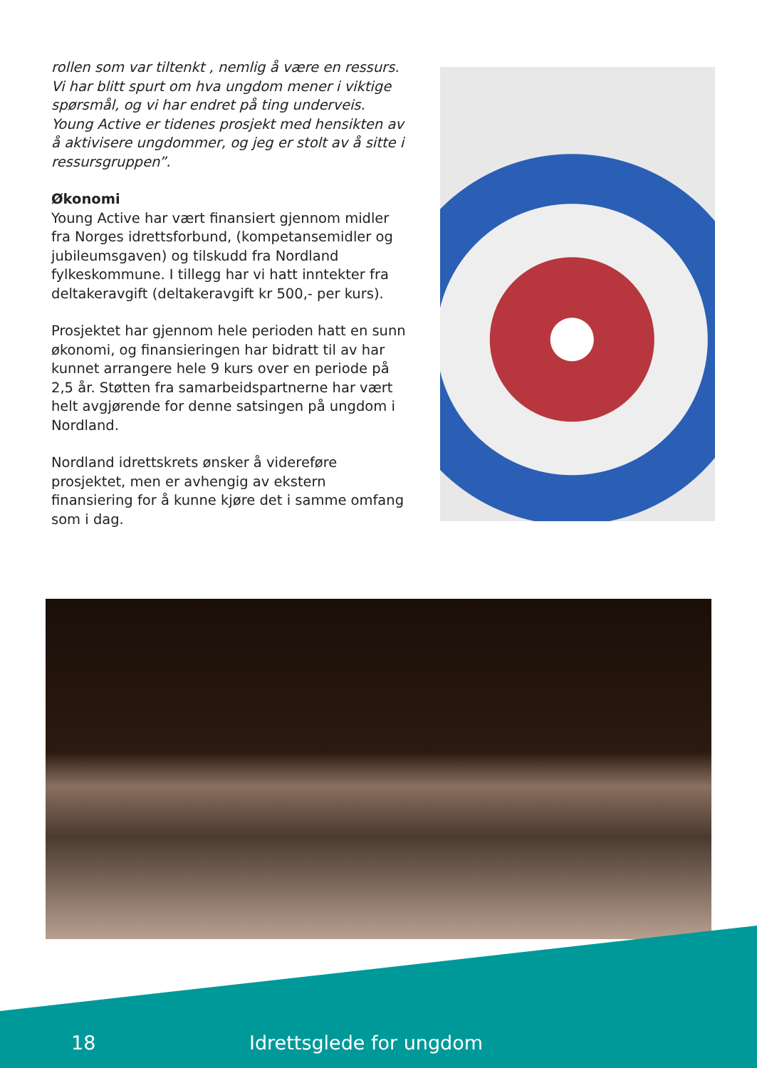rollen som var tiltenkt , nemlig å være en ressurs. Vi har blitt spurt om hva ungdom mener i viktige spørsmål, og vi har endret på ting underveis. Young Active er tidenes prosjekt med hensikten av å aktivisere ungdommer, og jeg er stolt av å sitte i ressursgruppen”.
Økonomi
Young Active har vært finansiert gjennom midler fra Norges idrettsforbund, (kompetansemidler og jubileumsgaven) og tilskudd fra Nordland fylkeskommune. I tillegg har vi hatt inntekter fra deltakeravgift (deltakeravgift kr 500,- per kurs).
Prosjektet har gjennom hele perioden hatt en sunn økonomi, og finansieringen har bidratt til av har kunnet arrangere hele 9 kurs over en periode på 2,5 år. Støtten fra samarbeidspartnerne har vært helt avgjørende for denne satsingen på ungdom i Nordland.
Nordland idrettskrets ønsker å videreføre prosjektet, men er avhengig av ekstern finansiering for å kunne kjøre det i samme omfang som i dag.
18 Idrettsglede for ungdom